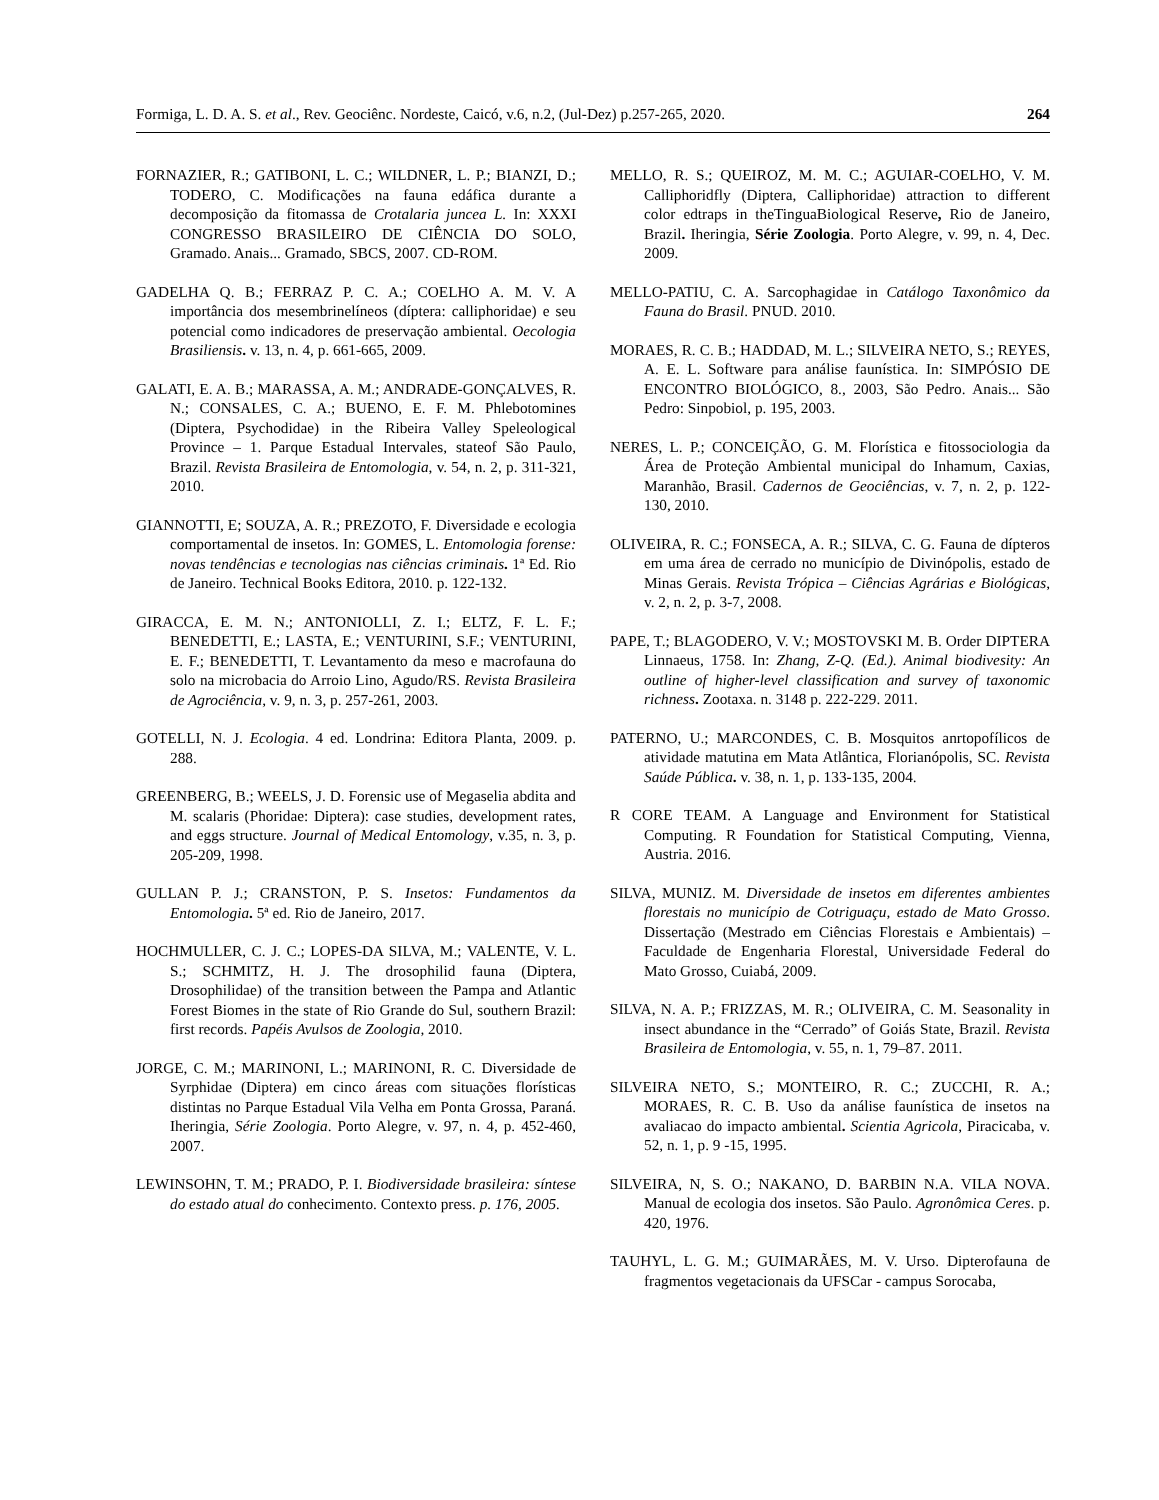Formiga, L. D. A. S. et al., Rev. Geociênc. Nordeste, Caicó, v.6, n.2, (Jul-Dez) p.257-265, 2020. 264
FORNAZIER, R.; GATIBONI, L. C.; WILDNER, L. P.; BIANZI, D.; TODERO, C. Modificações na fauna edáfica durante a decomposição da fitomassa de Crotalaria juncea L. In: XXXI CONGRESSO BRASILEIRO DE CIÊNCIA DO SOLO, Gramado. Anais... Gramado, SBCS, 2007. CD-ROM.
GADELHA Q. B.; FERRAZ P. C. A.; COELHO A. M. V. A importância dos mesembrinelíneos (díptera: calliphoridae) e seu potencial como indicadores de preservação ambiental. Oecologia Brasiliensis. v. 13, n. 4, p. 661-665, 2009.
GALATI, E. A. B.; MARASSA, A. M.; ANDRADE-GONÇALVES, R. N.; CONSALES, C. A.; BUENO, E. F. M. Phlebotomines (Diptera, Psychodidae) in the Ribeira Valley Speleological Province – 1. Parque Estadual Intervales, stateof São Paulo, Brazil. Revista Brasileira de Entomologia, v. 54, n. 2, p. 311-321, 2010.
GIANNOTTI, E; SOUZA, A. R.; PREZOTO, F. Diversidade e ecologia comportamental de insetos. In: GOMES, L. Entomologia forense: novas tendências e tecnologias nas ciências criminais. 1ª Ed. Rio de Janeiro. Technical Books Editora, 2010. p. 122-132.
GIRACCA, E. M. N.; ANTONIOLLI, Z. I.; ELTZ, F. L. F.; BENEDETTI, E.; LASTA, E.; VENTURINI, S.F.; VENTURINI, E. F.; BENEDETTI, T. Levantamento da meso e macrofauna do solo na microbacia do Arroio Lino, Agudo/RS. Revista Brasileira de Agrociência, v. 9, n. 3, p. 257-261, 2003.
GOTELLI, N. J. Ecologia. 4 ed. Londrina: Editora Planta, 2009. p. 288.
GREENBERG, B.; WEELS, J. D. Forensic use of Megaselia abdita and M. scalaris (Phoridae: Diptera): case studies, development rates, and eggs structure. Journal of Medical Entomology, v.35, n. 3, p. 205-209, 1998.
GULLAN P. J.; CRANSTON, P. S. Insetos: Fundamentos da Entomologia. 5ª ed. Rio de Janeiro, 2017.
HOCHMULLER, C. J. C.; LOPES-DA SILVA, M.; VALENTE, V. L. S.; SCHMITZ, H. J. The drosophilid fauna (Diptera, Drosophilidae) of the transition between the Pampa and Atlantic Forest Biomes in the state of Rio Grande do Sul, southern Brazil: first records. Papéis Avulsos de Zoologia, 2010.
JORGE, C. M.; MARINONI, L.; MARINONI, R. C. Diversidade de Syrphidae (Diptera) em cinco áreas com situações florísticas distintas no Parque Estadual Vila Velha em Ponta Grossa, Paraná. Iheringia, Série Zoologia. Porto Alegre, v. 97, n. 4, p. 452-460, 2007.
LEWINSOHN, T. M.; PRADO, P. I. Biodiversidade brasileira: síntese do estado atual do conhecimento. Contexto press. p. 176, 2005.
MELLO, R. S.; QUEIROZ, M. M. C.; AGUIAR-COELHO, V. M. Calliphoridfly (Diptera, Calliphoridae) attraction to different color edtraps in theTinguaBiological Reserve, Rio de Janeiro, Brazil. Iheringia, Série Zoologia. Porto Alegre, v. 99, n. 4, Dec. 2009.
MELLO-PATIU, C. A. Sarcophagidae in Catálogo Taxonômico da Fauna do Brasil. PNUD. 2010.
MORAES, R. C. B.; HADDAD, M. L.; SILVEIRA NETO, S.; REYES, A. E. L. Software para análise faunística. In: SIMPÓSIO DE ENCONTRO BIOLÓGICO, 8., 2003, São Pedro. Anais... São Pedro: Sinpobiol, p. 195, 2003.
NERES, L. P.; CONCEIÇÃO, G. M. Florística e fitossociologia da Área de Proteção Ambiental municipal do Inhamum, Caxias, Maranhão, Brasil. Cadernos de Geociências, v. 7, n. 2, p. 122-130, 2010.
OLIVEIRA, R. C.; FONSECA, A. R.; SILVA, C. G. Fauna de dípteros em uma área de cerrado no município de Divinópolis, estado de Minas Gerais. Revista Trópica – Ciências Agrárias e Biológicas, v. 2, n. 2, p. 3-7, 2008.
PAPE, T.; BLAGODERO, V. V.; MOSTOVSKI M. B. Order DIPTERA Linnaeus, 1758. In: Zhang, Z-Q. (Ed.). Animal biodivesity: An outline of higher-level classification and survey of taxonomic richness. Zootaxa. n. 3148 p. 222-229. 2011.
PATERNO, U.; MARCONDES, C. B. Mosquitos anrtopofílicos de atividade matutina em Mata Atlântica, Florianópolis, SC. Revista Saúde Pública. v. 38, n. 1, p. 133-135, 2004.
R CORE TEAM. A Language and Environment for Statistical Computing. R Foundation for Statistical Computing, Vienna, Austria. 2016.
SILVA, MUNIZ. M. Diversidade de insetos em diferentes ambientes florestais no município de Cotriguaçu, estado de Mato Grosso. Dissertação (Mestrado em Ciências Florestais e Ambientais) – Faculdade de Engenharia Florestal, Universidade Federal do Mato Grosso, Cuiabá, 2009.
SILVA, N. A. P.; FRIZZAS, M. R.; OLIVEIRA, C. M. Seasonality in insect abundance in the “Cerrado” of Goiás State, Brazil. Revista Brasileira de Entomologia, v. 55, n. 1, 79–87. 2011.
SILVEIRA NETO, S.; MONTEIRO, R. C.; ZUCCHI, R. A.; MORAES, R. C. B. Uso da análise faunística de insetos na avaliacao do impacto ambiental. Scientia Agricola, Piracicaba, v. 52, n. 1, p. 9 -15, 1995.
SILVEIRA, N, S. O.; NAKANO, D. BARBIN N.A. VILA NOVA. Manual de ecologia dos insetos. São Paulo. Agronômica Ceres. p. 420, 1976.
TAUHYL, L. G. M.; GUIMARÃES, M. V. Urso. Dipterofauna de fragmentos vegetacionais da UFSCar - campus Sorocaba,